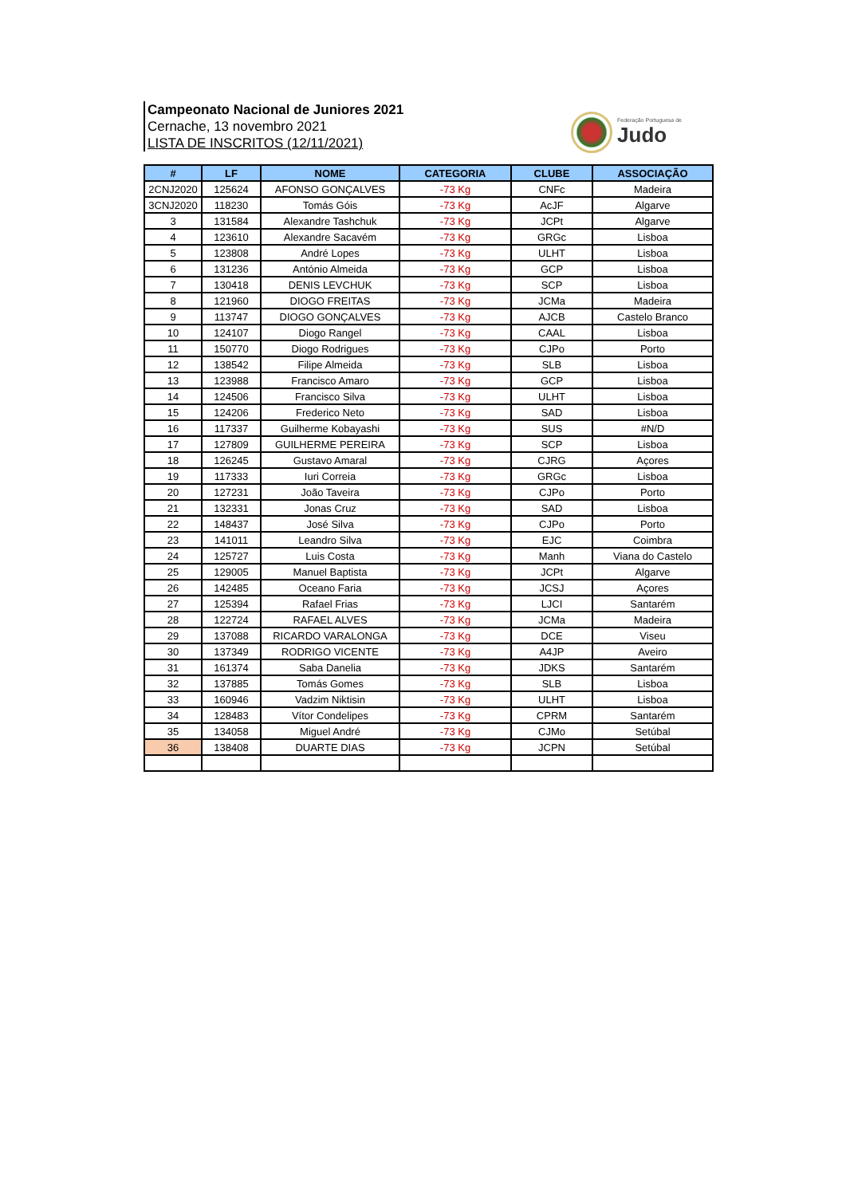Campeonato Nacional de Juniores 2021
Cernache, 13 novembro 2021
LISTA DE INSCRITOS (12/11/2021)
Federação Portuguesa de
Judo
| # | LF | NOME | CATEGORIA | CLUBE | ASSOCIAÇÃO |
| --- | --- | --- | --- | --- | --- |
| 2CNJ2020 | 125624 | AFONSO GONÇALVES | -73 Kg | CNFc | Madeira |
| 3CNJ2020 | 118230 | Tomás Góis | -73 Kg | AcJF | Algarve |
| 3 | 131584 | Alexandre Tashchuk | -73 Kg | JCPt | Algarve |
| 4 | 123610 | Alexandre Sacavém | -73 Kg | GRGc | Lisboa |
| 5 | 123808 | André Lopes | -73 Kg | ULHT | Lisboa |
| 6 | 131236 | António Almeida | -73 Kg | GCP | Lisboa |
| 7 | 130418 | DENIS LEVCHUK | -73 Kg | SCP | Lisboa |
| 8 | 121960 | DIOGO FREITAS | -73 Kg | JCMa | Madeira |
| 9 | 113747 | DIOGO GONÇALVES | -73 Kg | AJCB | Castelo Branco |
| 10 | 124107 | Diogo Rangel | -73 Kg | CAAL | Lisboa |
| 11 | 150770 | Diogo Rodrigues | -73 Kg | CJPo | Porto |
| 12 | 138542 | Filipe Almeida | -73 Kg | SLB | Lisboa |
| 13 | 123988 | Francisco Amaro | -73 Kg | GCP | Lisboa |
| 14 | 124506 | Francisco Silva | -73 Kg | ULHT | Lisboa |
| 15 | 124206 | Frederico Neto | -73 Kg | SAD | Lisboa |
| 16 | 117337 | Guilherme Kobayashi | -73 Kg | SUS | #N/D |
| 17 | 127809 | GUILHERME PEREIRA | -73 Kg | SCP | Lisboa |
| 18 | 126245 | Gustavo Amaral | -73 Kg | CJRG | Açores |
| 19 | 117333 | Iuri Correia | -73 Kg | GRGc | Lisboa |
| 20 | 127231 | João Taveira | -73 Kg | CJPo | Porto |
| 21 | 132331 | Jonas Cruz | -73 Kg | SAD | Lisboa |
| 22 | 148437 | José Silva | -73 Kg | CJPo | Porto |
| 23 | 141011 | Leandro Silva | -73 Kg | EJC | Coimbra |
| 24 | 125727 | Luis Costa | -73 Kg | Manh | Viana do Castelo |
| 25 | 129005 | Manuel Baptista | -73 Kg | JCPt | Algarve |
| 26 | 142485 | Oceano Faria | -73 Kg | JCSJ | Açores |
| 27 | 125394 | Rafael Frias | -73 Kg | LJCI | Santarém |
| 28 | 122724 | RAFAEL ALVES | -73 Kg | JCMa | Madeira |
| 29 | 137088 | RICARDO VARALONGA | -73 Kg | DCE | Viseu |
| 30 | 137349 | RODRIGO VICENTE | -73 Kg | A4JP | Aveiro |
| 31 | 161374 | Saba Danelia | -73 Kg | JDKS | Santarém |
| 32 | 137885 | Tomás Gomes | -73 Kg | SLB | Lisboa |
| 33 | 160946 | Vadzim Niktisin | -73 Kg | ULHT | Lisboa |
| 34 | 128483 | Vítor Condelipes | -73 Kg | CPRM | Santarém |
| 35 | 134058 | Miguel André | -73 Kg | CJMo | Setúbal |
| 36 | 138408 | DUARTE DIAS | -73 Kg | JCPN | Setúbal |